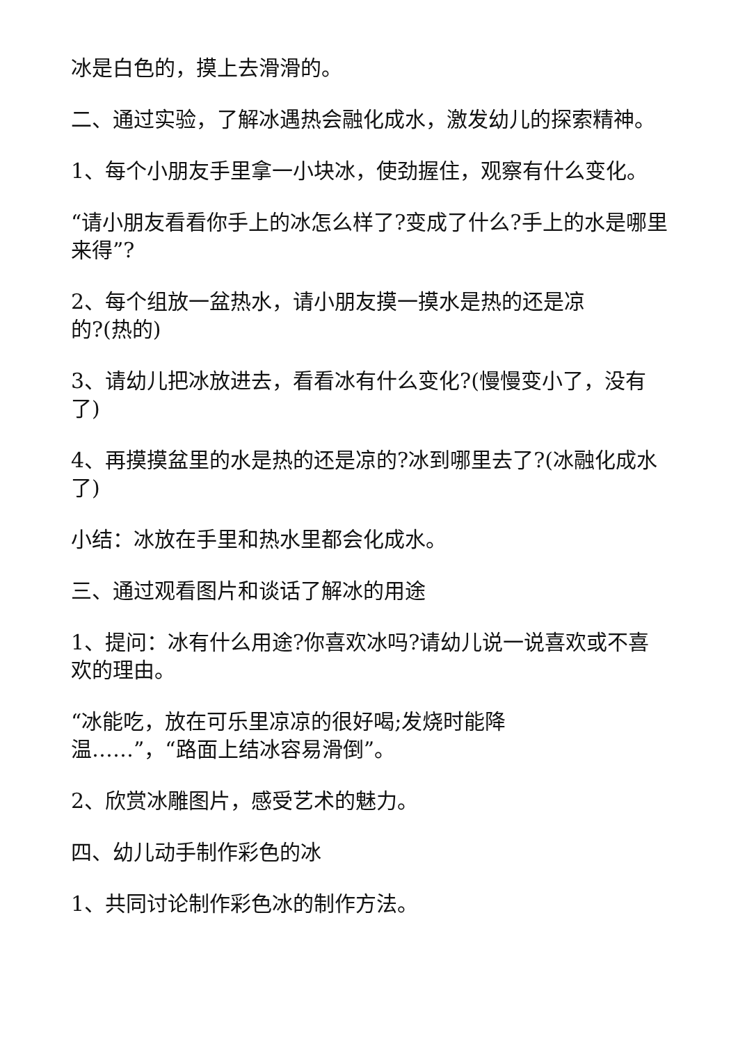冰是白色的，摸上去滑滑的。
二、通过实验，了解冰遇热会融化成水，激发幼儿的探索精神。
1、每个小朋友手里拿一小块冰，使劲握住，观察有什么变化。
“请小朋友看看你手上的冰怎么样了?变成了什么?手上的水是哪里来得”?
2、每个组放一盆热水，请小朋友摸一摸水是热的还是凉
的?(热的)
3、请幼儿把冰放进去，看看冰有什么变化?(慢慢变小了，没有了)
4、再摸摸盆里的水是热的还是凉的?冰到哪里去了?(冰融化成水了)
小结：冰放在手里和热水里都会化成水。
三、通过观看图片和谈话了解冰的用途
1、提问：冰有什么用途?你喜欢冰吗?请幼儿说一说喜欢或不喜欢的理由。
“冰能吃，放在可乐里凉凉的很好喝;发烧时能降
温……”，“路面上结冰容易滑倒”。
2、欣赏冰雕图片，感受艺术的魅力。
四、幼儿动手制作彩色的冰
1、共同讨论制作彩色冰的制作方法。